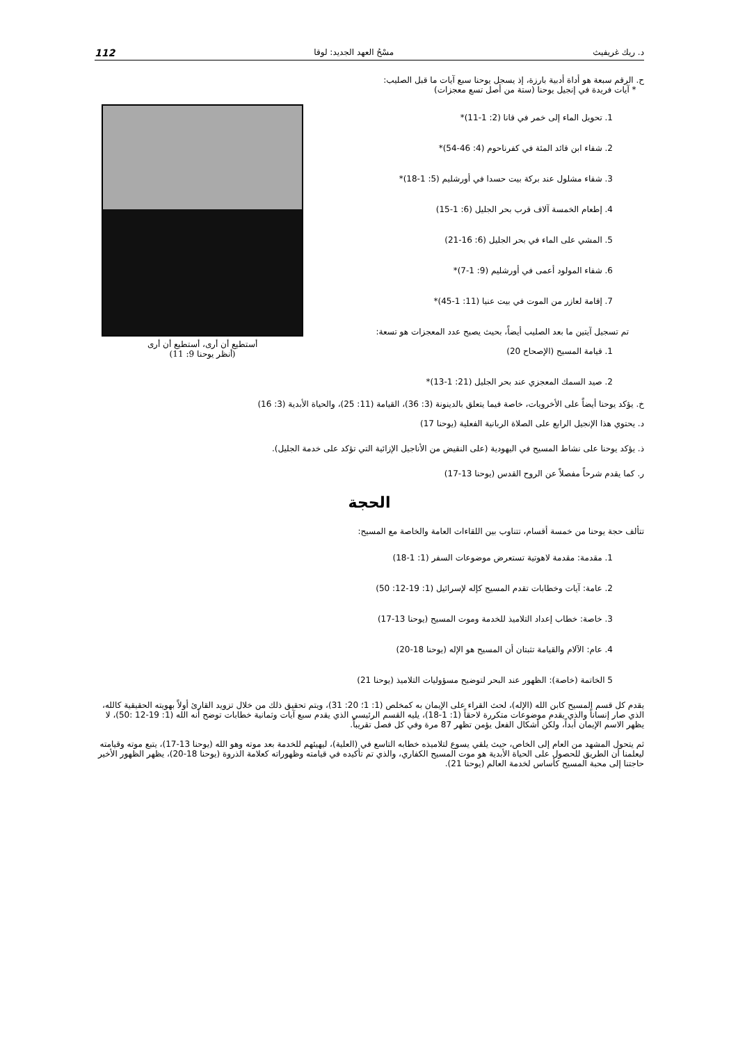د. ريك غريفيث مسْحُ العهد الجديد: لوقا 112
ح. الرقم سبعة هو أداة أدبية بارزة، إذ يسجل يوحنا سبع آيات ما قبل الصليب:
* آيات فريدة في إنجيل يوحنا (ستة من أصل تسع معجزات)
أستطيع أن أرى، أستطيع أن أرى
(أنظر يوحنا 9: 11)
1. تحويل الماء إلى خمر في قانا (2: 1-11)*
2. شفاء ابن قائد المئة في كفرناحوم (4: 46-54)*
3. شفاء مشلول عند بركة بيت حسدا في أورشليم (5: 1-18)*
4. إطعام الخمسة آلاف قرب بحر الجليل (6: 1-15)
5. المشي على الماء في بحر الجليل (6: 16-21)
6. شفاء المولود أعمى في أورشليم (9: 1-7)*
7. إقامة لعازر من الموت في بيت عنيا (11: 1-45)*
تم تسجيل آيتين ما بعد الصليب أيضاً، بحيث يصبح عدد المعجزات هو تسعة:
1. قيامة المسيح (الإصحاح 20)
2. صيد السمك المعجزي عند بحر الجليل (21: 1-13)*
خ. يؤكد يوحنا أيضاً على الأخرويات، خاصة فيما يتعلق بالدينونة (3: 36)، القيامة (11: 25)، والحياة الأبدية (3: 16)
د. يحتوي هذا الإنجيل الرابع على الصلاة الربانية الفعلية (يوحنا 17)
ذ. يؤكد يوحنا على نشاط المسيح في اليهودية (على النقيض من الأناجيل الإزائية التي تؤكد على خدمة الجليل).
ر. كما يقدم شرحاً مفصلاً عن الروح القدس (يوحنا 13-17)
الحجة
تتألف حجة يوحنا من خمسة أقسام، تتناوب بين اللقاءات العامة والخاصة مع المسيح:
1. مقدمة: مقدمة لاهوتية تستعرض موضوعات السفر (1: 1-18)
2. عامة: آيات وخطابات تقدم المسيح كإله لإسرائيل (1: 19-12: 50)
3. خاصة: خطاب إعداد التلاميذ للخدمة وموت المسيح (يوحنا 13-17)
4. عام: الآلام والقيامة تثبتان أن المسيح هو الإله (يوحنا 18-20)
5 الخاتمة (خاصة): الظهور عند البحر لتوضيح مسؤوليات التلاميذ (يوحنا 21)
يقدم كل قسم المسيح كابن الله (الإله)، لحث القراء على الإيمان به كمخلص (1: 1؛ 20: 31)، ويتم تحقيق ذلك من خلال تزويد القارئ أولاً بهويته الحقيقية كالله، الذي صار إنساناً والذي يقدم موضوعات متكررة لاحقاً (1: 1-18)، يليه القسم الرئيسي الذي يقدم سبع آيات وثمانية خطابات توضح أنه الله (1: 19-12 :50)، لا يظهر الاسم الإيمان أبداً، ولكن أشكال الفعل يؤمن تظهر 87 مرة وفي كل فصل تقريباً.
ثم يتحول المشهد من العام إلى الخاص، حيث يلقي يسوع لتلاميذه خطابه التاسع في (العلية)، ليهيئهم للخدمة بعد موته وهو الله (يوحنا 13-17)، يتبع موته وقيامته ليعلمنا أن الطريق للحصول على الحياة الأبدية هو موت المسيح الكفاري، والذي تم تأكيده في قيامته وظهوراته كعلامة الذروة (يوحنا 18-20)، يظهر الظهور الأخير حاجتنا إلى محبة المسيح كأساس لخدمة العالم (يوحنا 21).